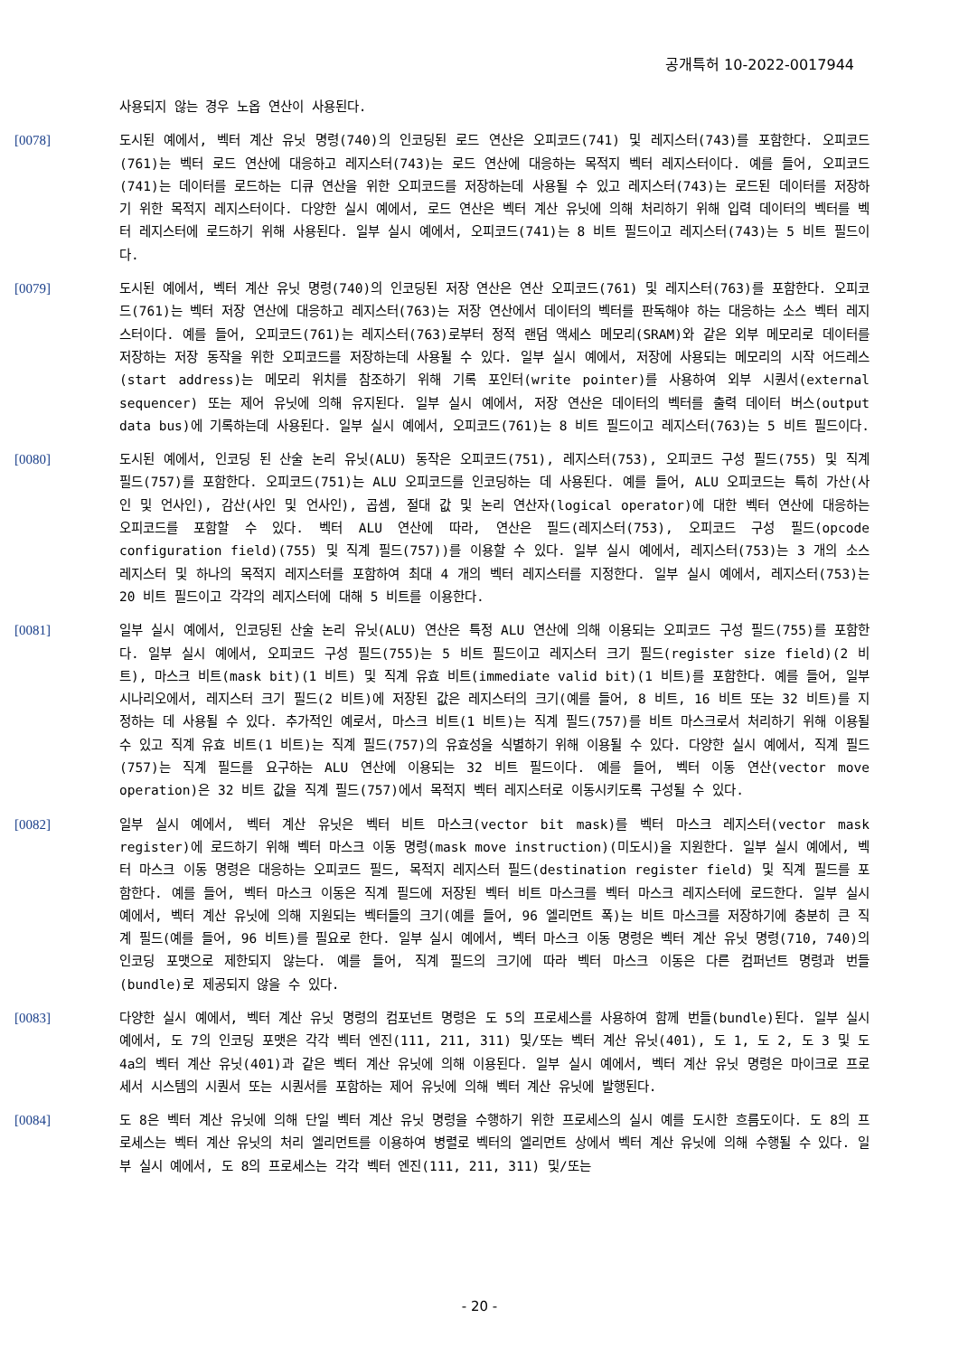공개특허 10-2022-0017944
사용되지 않는 경우 노옵 연산이 사용된다.
[0078] 도시된 예에서, 벡터 계산 유닛 명령(740)의 인코딩된 로드 연산은 오피코드(741) 및 레지스터(743)를 포함한다. 오피코드(761)는 벡터 로드 연산에 대응하고 레지스터(743)는 로드 연산에 대응하는 목적지 벡터 레지스터이다. 예를 들어, 오피코드(741)는 데이터를 로드하는 디큐 연산을 위한 오피코드를 저장하는데 사용될 수 있고 레지스터(743)는 로드된 데이터를 저장하기 위한 목적지 레지스터이다. 다양한 실시 예에서, 로드 연산은 벡터 계산 유닛에 의해 처리하기 위해 입력 데이터의 벡터를 벡터 레지스터에 로드하기 위해 사용된다. 일부 실시 예에서, 오피코드(741)는 8 비트 필드이고 레지스터(743)는 5 비트 필드이다.
[0079] 도시된 예에서, 벡터 계산 유닛 명령(740)의 인코딩된 저장 연산은 연산 오피코드(761) 및 레지스터(763)를 포함한다. 오피코드(761)는 벡터 저장 연산에 대응하고 레지스터(763)는 저장 연산에서 데이터의 벡터를 판독해야 하는 대응하는 소스 벡터 레지스터이다. 예를 들어, 오피코드(761)는 레지스터(763)로부터 정적 랜덤 액세스 메모리(SRAM)와 같은 외부 메모리로 데이터를 저장하는 저장 동작을 위한 오피코드를 저장하는데 사용될 수 있다. 일부 실시 예에서, 저장에 사용되는 메모리의 시작 어드레스(start address)는 메모리 위치를 참조하기 위해 기록 포인터(write pointer)를 사용하여 외부 시퀀서(external sequencer) 또는 제어 유닛에 의해 유지된다. 일부 실시 예에서, 저장 연산은 데이터의 벡터를 출력 데이터 버스(output data bus)에 기록하는데 사용된다. 일부 실시 예에서, 오피코드(761)는 8 비트 필드이고 레지스터(763)는 5 비트 필드이다.
[0080] 도시된 예에서, 인코딩 된 산술 논리 유닛(ALU) 동작은 오피코드(751), 레지스터(753), 오피코드 구성 필드(755) 및 직계 필드(757)를 포함한다. 오피코드(751)는 ALU 오피코드를 인코딩하는 데 사용된다. 예를 들어, ALU 오피코드는 특히 가산(사인 및 언사인), 감산(사인 및 언사인), 곱셈, 절대 값 및 논리 연산자(logical operator)에 대한 벡터 연산에 대응하는 오피코드를 포함할 수 있다. 벡터 ALU 연산에 따라, 연산은 필드(레지스터(753), 오피코드 구성 필드(opcode configuration field)(755) 및 직계 필드(757))를 이용할 수 있다. 일부 실시 예에서, 레지스터(753)는 3 개의 소스 레지스터 및 하나의 목적지 레지스터를 포함하여 최대 4 개의 벡터 레지스터를 지정한다. 일부 실시 예에서, 레지스터(753)는 20 비트 필드이고 각각의 레지스터에 대해 5 비트를 이용한다.
[0081] 일부 실시 예에서, 인코딩된 산술 논리 유닛(ALU) 연산은 특정 ALU 연산에 의해 이용되는 오피코드 구성 필드(755)를 포함한다. 일부 실시 예에서, 오피코드 구성 필드(755)는 5 비트 필드이고 레지스터 크기 필드(register size field)(2 비트), 마스크 비트(mask bit)(1 비트) 및 직계 유효 비트(immediate valid bit)(1 비트)를 포함한다. 예를 들어, 일부 시나리오에서, 레지스터 크기 필드(2 비트)에 저장된 값은 레지스터의 크기(예를 들어, 8 비트, 16 비트 또는 32 비트)를 지정하는 데 사용될 수 있다. 추가적인 예로서, 마스크 비트(1 비트)는 직계 필드(757)를 비트 마스크로서 처리하기 위해 이용될 수 있고 직계 유효 비트(1 비트)는 직계 필드(757)의 유효성을 식별하기 위해 이용될 수 있다. 다양한 실시 예에서, 직계 필드(757)는 직계 필드를 요구하는 ALU 연산에 이용되는 32 비트 필드이다. 예를 들어, 벡터 이동 연산(vector move operation)은 32 비트 값을 직계 필드(757)에서 목적지 벡터 레지스터로 이동시키도록 구성될 수 있다.
[0082] 일부 실시 예에서, 벡터 계산 유닛은 벡터 비트 마스크(vector bit mask)를 벡터 마스크 레지스터(vector mask register)에 로드하기 위해 벡터 마스크 이동 명령(mask move instruction)(미도시)을 지원한다. 일부 실시 예에서, 벡터 마스크 이동 명령은 대응하는 오피코드 필드, 목적지 레지스터 필드(destination register field) 및 직계 필드를 포함한다. 예를 들어, 벡터 마스크 이동은 직계 필드에 저장된 벡터 비트 마스크를 벡터 마스크 레지스터에 로드한다. 일부 실시 예에서, 벡터 계산 유닛에 의해 지원되는 벡터들의 크기(예를 들어, 96 엘리먼트 폭)는 비트 마스크를 저장하기에 충분히 큰 직계 필드(예를 들어, 96 비트)를 필요로 한다. 일부 실시 예에서, 벡터 마스크 이동 명령은 벡터 계산 유닛 명령(710, 740)의 인코딩 포맷으로 제한되지 않는다. 예를 들어, 직계 필드의 크기에 따라 벡터 마스크 이동은 다른 컴퍼넌트 명령과 번들(bundle)로 제공되지 않을 수 있다.
[0083] 다양한 실시 예에서, 벡터 계산 유닛 명령의 컴포넌트 명령은 도 5의 프로세스를 사용하여 함께 번들(bundle)된다. 일부 실시 예에서, 도 7의 인코딩 포맷은 각각 벡터 엔진(111, 211, 311) 및/또는 벡터 계산 유닛(401), 도 1, 도 2, 도 3 및 도 4a의 벡터 계산 유닛(401)과 같은 벡터 계산 유닛에 의해 이용된다. 일부 실시 예에서, 벡터 계산 유닛 명령은 마이크로 프로세서 시스템의 시퀀서 또는 시퀀서를 포함하는 제어 유닛에 의해 벡터 계산 유닛에 발행된다.
[0084] 도 8은 벡터 계산 유닛에 의해 단일 벡터 계산 유닛 명령을 수행하기 위한 프로세스의 실시 예를 도시한 흐름도이다. 도 8의 프로세스는 벡터 계산 유닛의 처리 엘리먼트를 이용하여 병렬로 벡터의 엘리먼트 상에서 벡터 계산 유닛에 의해 수행될 수 있다. 일부 실시 예에서, 도 8의 프로세스는 각각 벡터 엔진(111, 211, 311) 및/또는
- 20 -